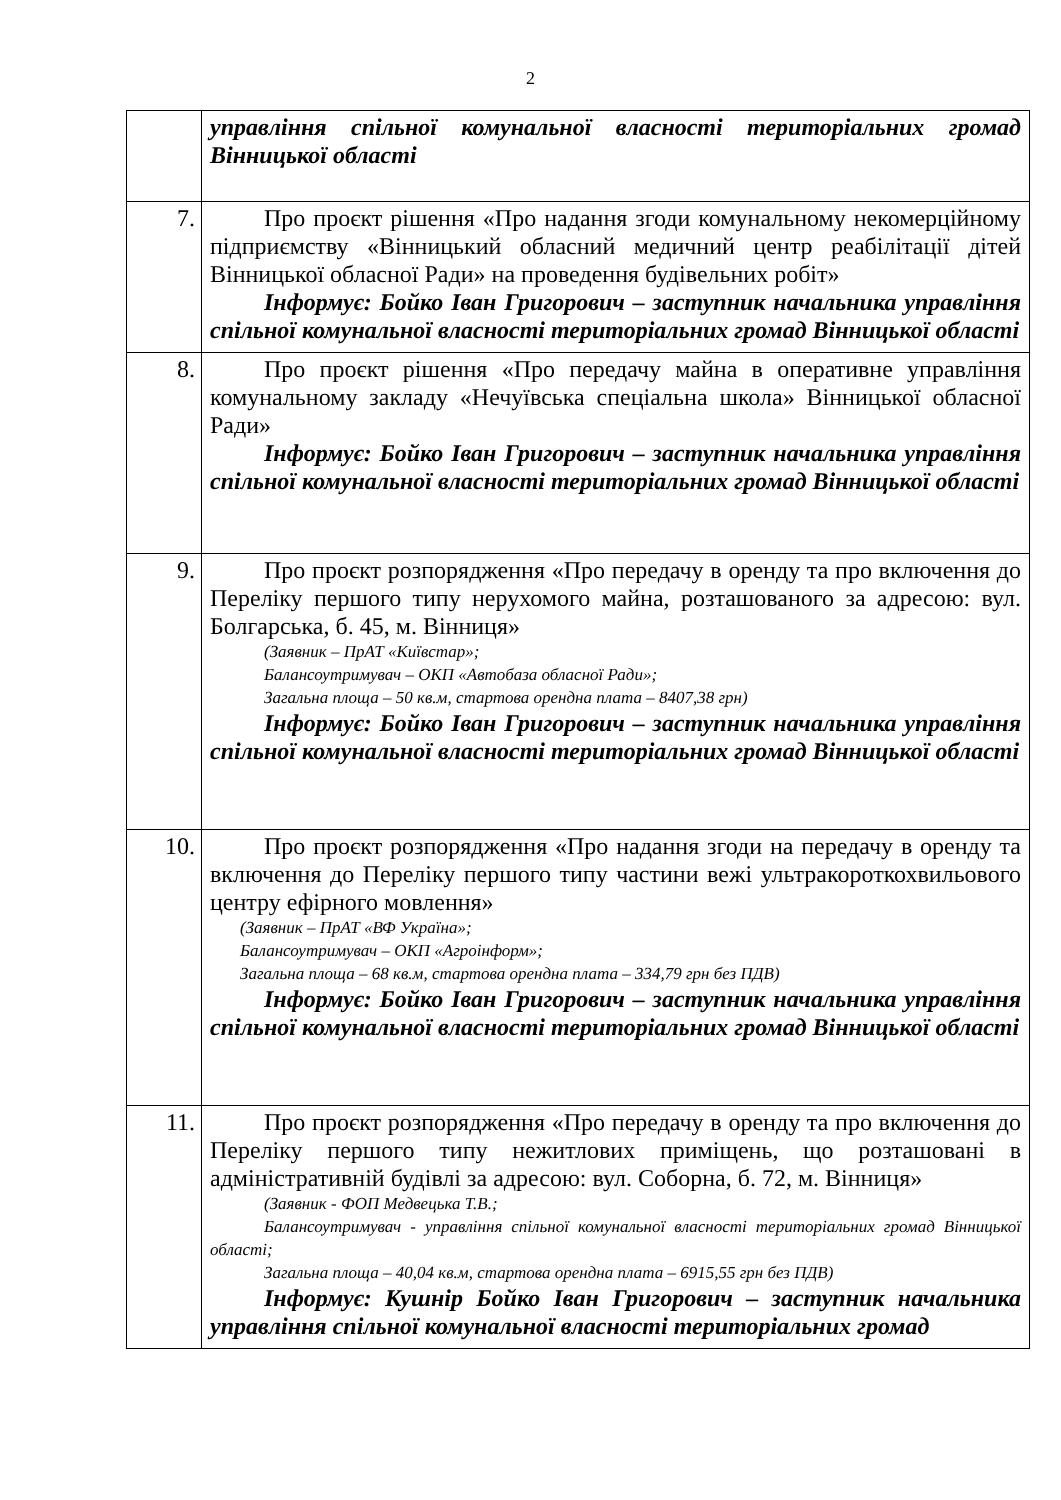2
| | управління спільної комунальної власності територіальних громад Вінницької області |
| 7. | Про проєкт рішення «Про надання згоди комунальному некомерційному підприємству «Вінницький обласний медичний центр реабілітації дітей Вінницької обласної Ради» на проведення будівельних робіт» Інформує: Бойко Іван Григорович – заступник начальника управління спільної комунальної власності територіальних громад Вінницької області |
| 8. | Про проєкт рішення «Про передачу майна в оперативне управління комунальному закладу «Нечуївська спеціальна школа» Вінницької обласної Ради» Інформує: Бойко Іван Григорович – заступник начальника управління спільної комунальної власності територіальних громад Вінницької області |
| 9. | Про проєкт розпорядження «Про передачу в оренду та про включення до Переліку першого типу нерухомого майна, розташованого за адресою: вул. Болгарська, б. 45, м. Вінниця» (Заявник – ПрАТ «Київстар»; Балансоутримувач – ОКП «Автобаза обласної Ради»; Загальна площа – 50 кв.м, стартова орендна плата – 8407,38 грн) Інформує: Бойко Іван Григорович – заступник начальника управління спільної комунальної власності територіальних громад Вінницької області |
| 10. | Про проєкт розпорядження «Про надання згоди на передачу в оренду та включення до Переліку першого типу частини вежі ультракороткохвильового центру ефірного мовлення» (Заявник – ПрАТ «ВФ Україна»; Балансоутримувач – ОКП «Агроінформ»; Загальна площа – 68 кв.м, стартова орендна плата – 334,79 грн без ПДВ) Інформує: Бойко Іван Григорович – заступник начальника управління спільної комунальної власності територіальних громад Вінницької області |
| 11. | Про проєкт розпорядження «Про передачу в оренду та про включення до Переліку першого типу нежитлових приміщень, що розташовані в адміністративній будівлі за адресою: вул. Соборна, б. 72, м. Вінниця» (Заявник - ФОП Медвецька Т.В.; Балансоутримувач - управління спільної комунальної власності територіальних громад Вінницької області; Загальна площа – 40,04 кв.м, стартова орендна плата – 6915,55 грн без ПДВ) Інформує: Кушнір Бойко Іван Григорович – заступник начальника управління спільної комунальної власності територіальних громад |